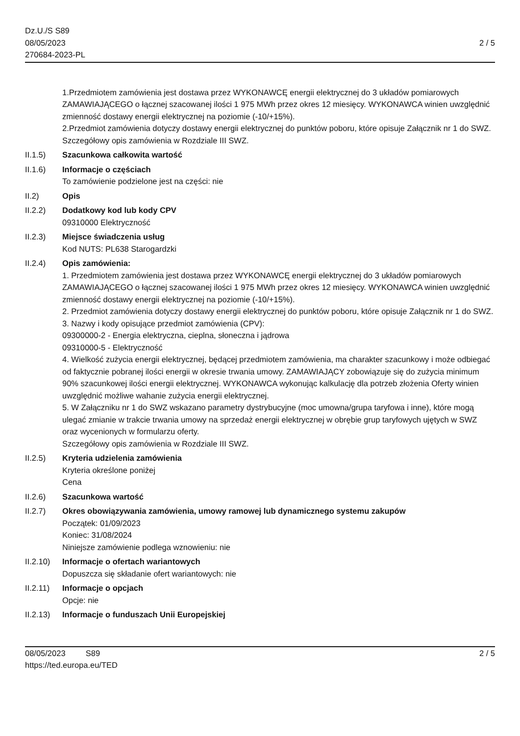Dz.U./S S89
08/05/2023
270684-2023-PL
2 / 5
1.Przedmiotem zamówienia jest dostawa przez WYKONAWCĘ energii elektrycznej do 3 układów pomiarowych ZAMAWIAJĄCEGO o łącznej szacowanej ilości 1 975 MWh przez okres 12 miesięcy. WYKONAWCA winien uwzględnić zmienność dostawy energii elektrycznej na poziomie (-10/+15%).
2.Przedmiot zamówienia dotyczy dostawy energii elektrycznej do punktów poboru, które opisuje Załącznik nr 1 do SWZ.
Szczegółowy opis zamówienia w Rozdziale III SWZ.
II.1.5) Szacunkowa całkowita wartość
II.1.6) Informacje o częściach
To zamówienie podzielone jest na części: nie
II.2) Opis
II.2.2) Dodatkowy kod lub kody CPV
09310000 Elektryczność
II.2.3) Miejsce świadczenia usług
Kod NUTS: PL638 Starogardzki
II.2.4) Opis zamówienia:
1. Przedmiotem zamówienia jest dostawa przez WYKONAWCĘ energii elektrycznej do 3 układów pomiarowych ZAMAWIAJĄCEGO o łącznej szacowanej ilości 1 975 MWh przez okres 12 miesięcy. WYKONAWCA winien uwzględnić zmienność dostawy energii elektrycznej na poziomie (-10/+15%).
2. Przedmiot zamówienia dotyczy dostawy energii elektrycznej do punktów poboru, które opisuje Załącznik nr 1 do SWZ.
3. Nazwy i kody opisujące przedmiot zamówienia (CPV):
09300000-2 - Energia elektryczna, cieplna, słoneczna i jądrowa
09310000-5 - Elektryczność
4. Wielkość zużycia energii elektrycznej, będącej przedmiotem zamówienia, ma charakter szacunkowy i może odbiegać od faktycznie pobranej ilości energii w okresie trwania umowy. ZAMAWIAJĄCY zobowiązuje się do zużycia minimum 90% szacunkowej ilości energii elektrycznej. WYKONAWCA wykonując kalkulację dla potrzeb złożenia Oferty winien uwzględnić możliwe wahanie zużycia energii elektrycznej.
5. W Załączniku nr 1 do SWZ wskazano parametry dystrybucyjne (moc umowna/grupa taryfowa i inne), które mogą ulegać zmianie w trakcie trwania umowy na sprzedaż energii elektrycznej w obrębie grup taryfowych ujętych w SWZ oraz wycenionych w formularzu oferty.
Szczegółowy opis zamówienia w Rozdziale III SWZ.
II.2.5) Kryteria udzielenia zamówienia
Kryteria określone poniżej
Cena
II.2.6) Szacunkowa wartość
II.2.7) Okres obowiązywania zamówienia, umowy ramowej lub dynamicznego systemu zakupów
Początek: 01/09/2023
Koniec: 31/08/2024
Niniejsze zamówienie podlega wznowieniu: nie
II.2.10)
Informacje o ofertach wariantowych
Dopuszcza się składanie ofert wariantowych: nie
II.2.11)
Informacje o opcjach
Opcje: nie
II.2.13)
Informacje o funduszach Unii Europejskiej
08/05/2023 S89
https://ted.europa.eu/TED
2 / 5